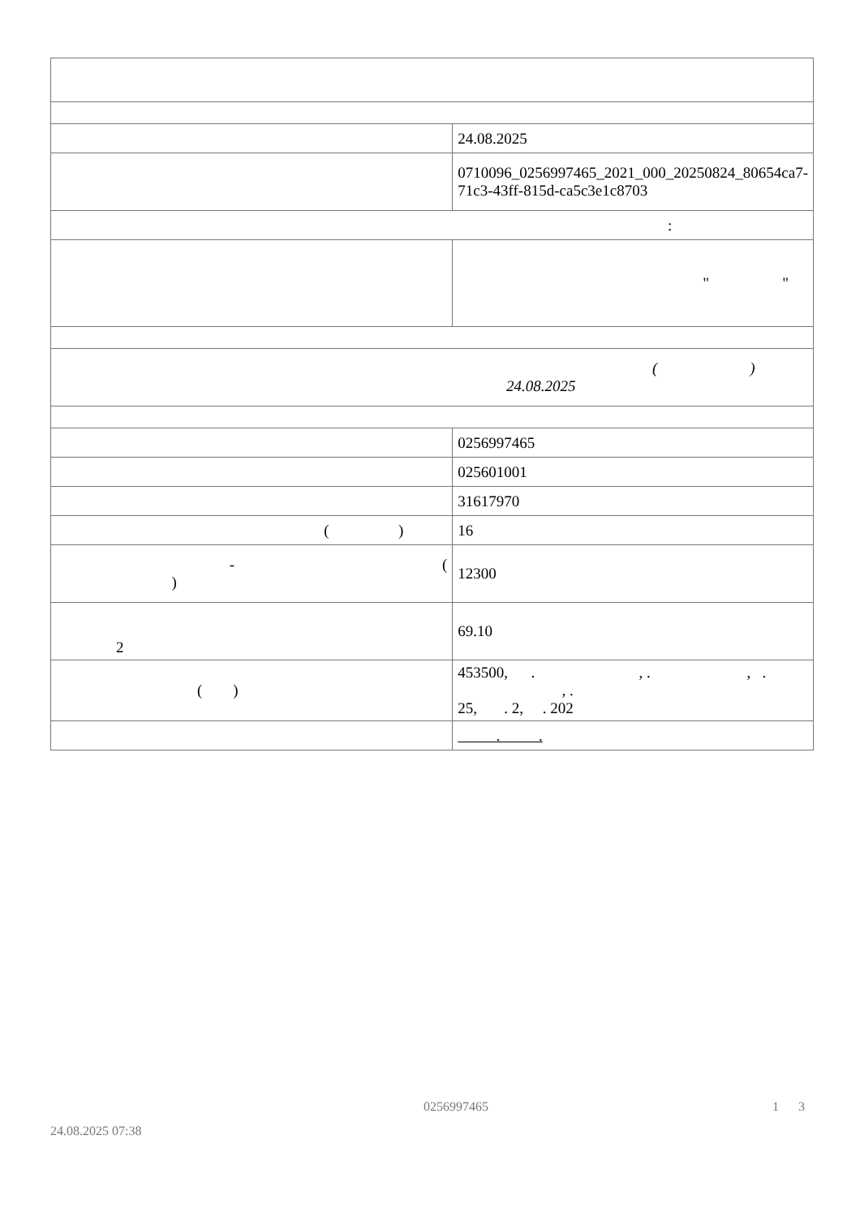| | 24.08.2025 |
| | 0710096_0256997465_2021_000_20250824_80654ca7-71c3-43ff-815d-ca5c3e1c8703 |
| : | |
| | " " |
| ( ) 24.08.2025 | |
| | 0256997465 |
| | 025601001 |
| | 31617970 |
| ( ) | 16 |
| - ( ) | 12300 |
| 2 | 69.10 |
| ( ) | 453500, . , . , . , . 25, . 2, . 202 |
| | . . |
0256997465 1 3
24.08.2025 07:38